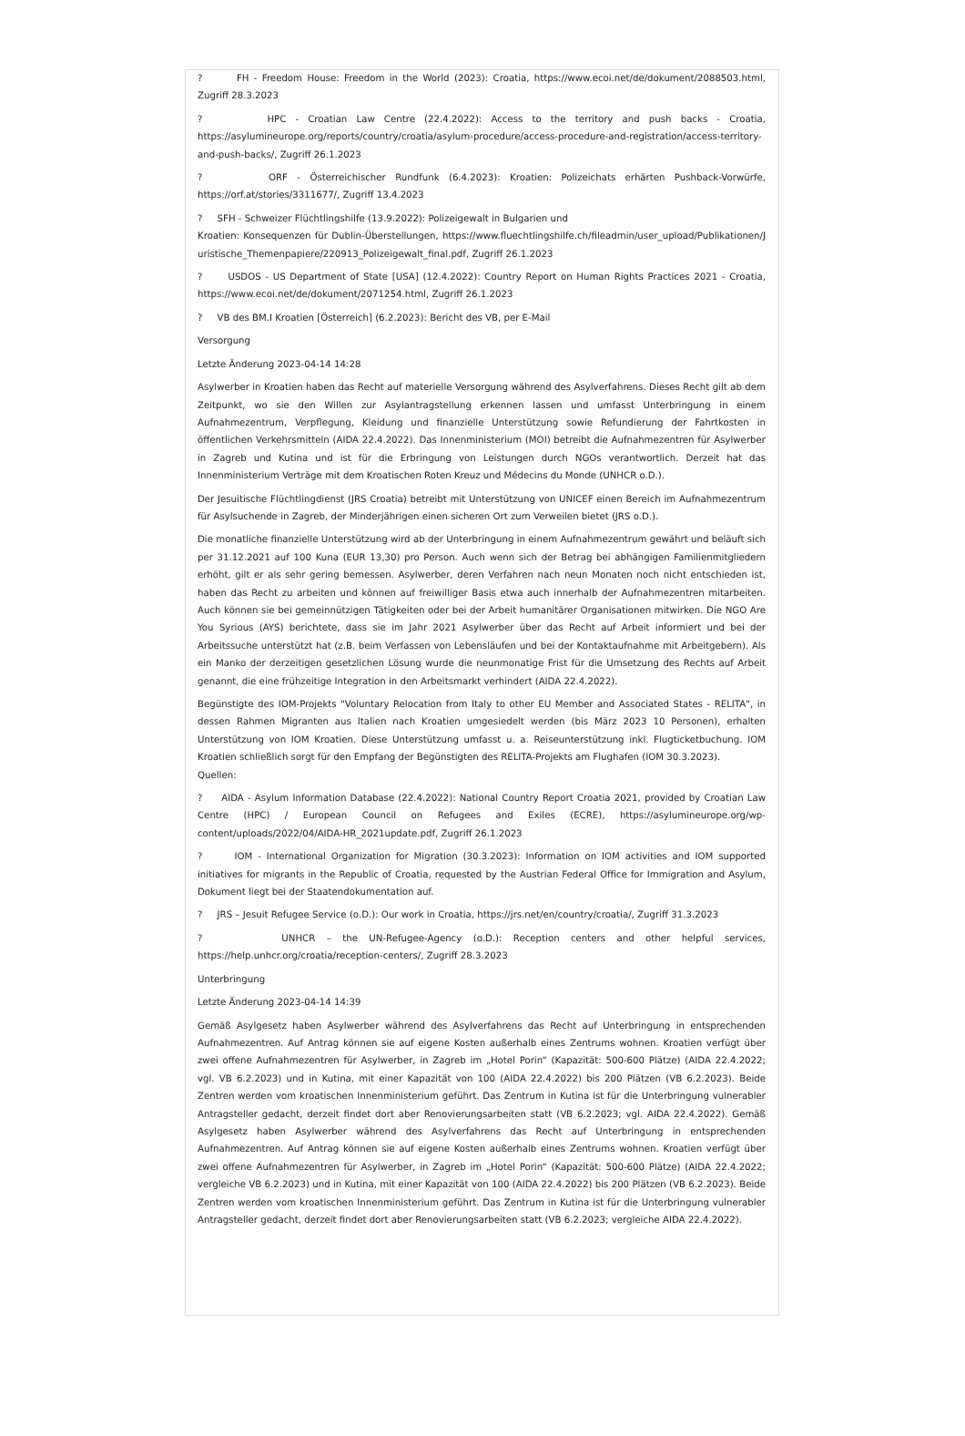? FH - Freedom House: Freedom in the World (2023): Croatia, https://www.ecoi.net/de/dokument/2088503.html, Zugriff 28.3.2023
? HPC - Croatian Law Centre (22.4.2022): Access to the territory and push backs - Croatia, https://asylumineurope.org/reports/country/croatia/asylum-procedure/access-procedure-and-registration/access-territory-and-push-backs/, Zugriff 26.1.2023
? ORF - Österreichischer Rundfunk (6.4.2023): Kroatien: Polizeichats erhärten Pushback-Vorwürfe, https://orf.at/stories/3311677/, Zugriff 13.4.2023
? SFH - Schweizer Flüchtlingshilfe (13.9.2022): Polizeigewalt in Bulgarien und
Kroatien: Konsequenzen für Dublin-Überstellungen, https://www.fluechtlingshilfe.ch/fileadmin/user_upload/Publikationen/Juristische_Themenpapiere/220913_Polizeigewalt_final.pdf, Zugriff 26.1.2023
? USDOS - US Department of State [USA] (12.4.2022): Country Report on Human Rights Practices 2021 - Croatia, https://www.ecoi.net/de/dokument/2071254.html, Zugriff 26.1.2023
? VB des BM.I Kroatien [Österreich] (6.2.2023): Bericht des VB, per E-Mail
Versorgung
Letzte Änderung 2023-04-14 14:28
Asylwerber in Kroatien haben das Recht auf materielle Versorgung während des Asylverfahrens. Dieses Recht gilt ab dem Zeitpunkt, wo sie den Willen zur Asylantragstellung erkennen lassen und umfasst Unterbringung in einem Aufnahmezentrum, Verpflegung, Kleidung und finanzielle Unterstützung sowie Refundierung der Fahrtkosten in öffentlichen Verkehrsmitteln (AIDA 22.4.2022). Das Innenministerium (MOI) betreibt die Aufnahmezentren für Asylwerber in Zagreb und Kutina und ist für die Erbringung von Leistungen durch NGOs verantwortlich. Derzeit hat das Innenministerium Verträge mit dem Kroatischen Roten Kreuz und Médecins du Monde (UNHCR o.D.).
Der Jesuitische Flüchtlingdienst (JRS Croatia) betreibt mit Unterstützung von UNICEF einen Bereich im Aufnahmezentrum für Asylsuchende in Zagreb, der Minderjährigen einen sicheren Ort zum Verweilen bietet (JRS o.D.).
Die monatliche finanzielle Unterstützung wird ab der Unterbringung in einem Aufnahmezentrum gewährt und beläuft sich per 31.12.2021 auf 100 Kuna (EUR 13,30) pro Person. Auch wenn sich der Betrag bei abhängigen Familienmitgliedern erhöht, gilt er als sehr gering bemessen. Asylwerber, deren Verfahren nach neun Monaten noch nicht entschieden ist, haben das Recht zu arbeiten und können auf freiwilliger Basis etwa auch innerhalb der Aufnahmezentren mitarbeiten. Auch können sie bei gemeinnützigen Tätigkeiten oder bei der Arbeit humanitärer Organisationen mitwirken. Die NGO Are You Syrious (AYS) berichtete, dass sie im Jahr 2021 Asylwerber über das Recht auf Arbeit informiert und bei der Arbeitssuche unterstützt hat (z.B. beim Verfassen von Lebensläufen und bei der Kontaktaufnahme mit Arbeitgebern). Als ein Manko der derzeitigen gesetzlichen Lösung wurde die neunmonatige Frist für die Umsetzung des Rechts auf Arbeit genannt, die eine frühzeitige Integration in den Arbeitsmarkt verhindert (AIDA 22.4.2022).
Begünstigte des IOM-Projekts "Voluntary Relocation from Italy to other EU Member and Associated States - RELITA", in dessen Rahmen Migranten aus Italien nach Kroatien umgesiedelt werden (bis März 2023 10 Personen), erhalten Unterstützung von IOM Kroatien. Diese Unterstützung umfasst u. a. Reiseunterstützung inkl. Flugticketbuchung. IOM Kroatien schließlich sorgt für den Empfang der Begünstigten des RELITA-Projekts am Flughafen (IOM 30.3.2023).
Quellen:
? AIDA - Asylum Information Database (22.4.2022): National Country Report Croatia 2021, provided by Croatian Law Centre (HPC) / European Council on Refugees and Exiles (ECRE), https://asylumineurope.org/wp-content/uploads/2022/04/AIDA-HR_2021update.pdf, Zugriff 26.1.2023
? IOM - International Organization for Migration (30.3.2023): Information on IOM activities and IOM supported initiatives for migrants in the Republic of Croatia, requested by the Austrian Federal Office for Immigration and Asylum, Dokument liegt bei der Staatendokumentation auf.
? JRS – Jesuit Refugee Service (o.D.): Our work in Croatia, https://jrs.net/en/country/croatia/, Zugriff 31.3.2023
? UNHCR – the UN-Refugee-Agency (o.D.): Reception centers and other helpful services, https://help.unhcr.org/croatia/reception-centers/, Zugriff 28.3.2023
Unterbringung
Letzte Änderung 2023-04-14 14:39
Gemäß Asylgesetz haben Asylwerber während des Asylverfahrens das Recht auf Unterbringung in entsprechenden Aufnahmezentren. Auf Antrag können sie auf eigene Kosten außerhalb eines Zentrums wohnen. Kroatien verfügt über zwei offene Aufnahmezentren für Asylwerber, in Zagreb im „Hotel Porin“ (Kapazität: 500-600 Plätze) (AIDA 22.4.2022; vgl. VB 6.2.2023) und in Kutina, mit einer Kapazität von 100 (AIDA 22.4.2022) bis 200 Plätzen (VB 6.2.2023). Beide Zentren werden vom kroatischen Innenministerium geführt. Das Zentrum in Kutina ist für die Unterbringung vulnerabler Antragsteller gedacht, derzeit findet dort aber Renovierungsarbeiten statt (VB 6.2.2023; vgl. AIDA 22.4.2022). Gemäß Asylgesetz haben Asylwerber während des Asylverfahrens das Recht auf Unterbringung in entsprechenden Aufnahmezentren. Auf Antrag können sie auf eigene Kosten außerhalb eines Zentrums wohnen. Kroatien verfügt über zwei offene Aufnahmezentren für Asylwerber, in Zagreb im „Hotel Porin“ (Kapazität: 500-600 Plätze) (AIDA 22.4.2022; vergleiche VB 6.2.2023) und in Kutina, mit einer Kapazität von 100 (AIDA 22.4.2022) bis 200 Plätzen (VB 6.2.2023). Beide Zentren werden vom kroatischen Innenministerium geführt. Das Zentrum in Kutina ist für die Unterbringung vulnerabler Antragsteller gedacht, derzeit findet dort aber Renovierungsarbeiten statt (VB 6.2.2023; vergleiche AIDA 22.4.2022).